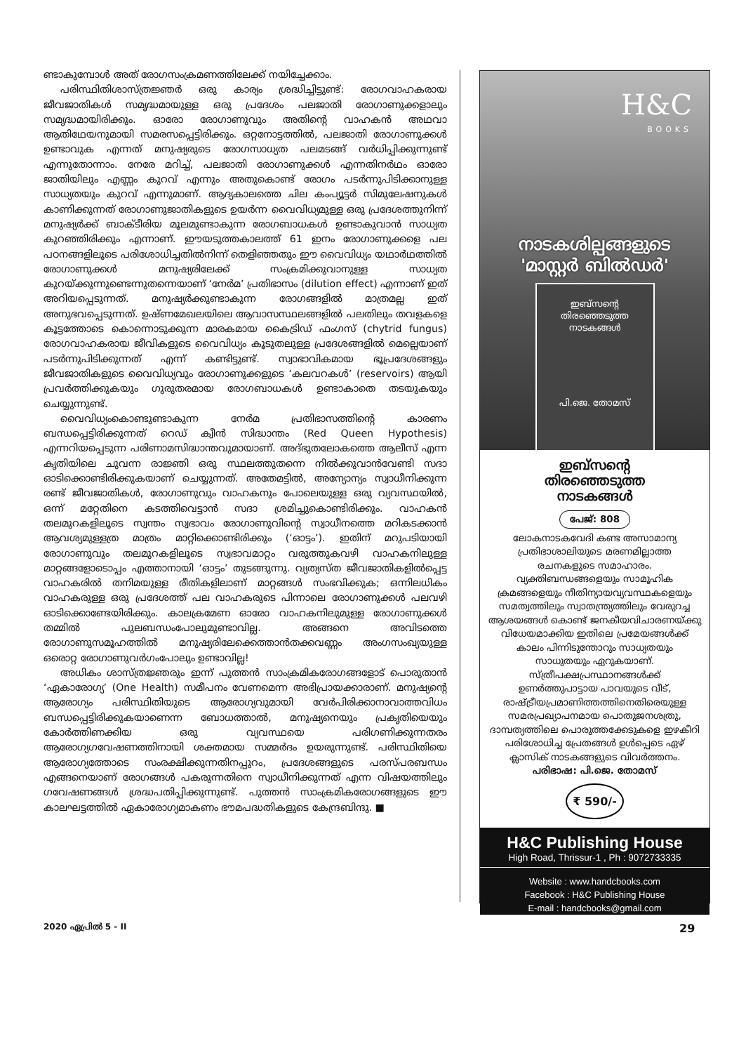ണ്ടാകുമ്പോൾ അത് രോഗസംക്രമണത്തിലേക്ക് നയിച്ചേക്കാം.
പരിസ്ഥിതിശാസ്ത്രജ്ഞർ ഒരു കാര്യം ശ്രദ്ധിച്ചിട്ടുണ്ട്: രോഗവാഹകരായ ജീവജാതികൾ സമൃദ്ധമായുള്ള ഒരു പ്രദേശം പലജാതി രോഗാണുക്കളാലും സമൃദ്ധമായിരിക്കും. ഓരോ രോഗാണുവും അതിന്റെ വാഹകൻ അഥവാ ആതിഥേയനുമായി സമരസപ്പെട്ടിരിക്കും. ഒറ്റനോട്ടത്തിൽ, പലജാതി രോഗാണുക്കൾ ഉണ്ടാവുക എന്നത് മനുഷ്യരുടെ രോഗസാധ്യത പലമടങ്ങ് വർധിപ്പിക്കുന്നുണ്ട് എന്നുതോന്നാം. നേരേ മറിച്ച്, പലജാതി രോഗാണുക്കൾ എന്നതിനർഥം ഓരോ ജാതിയിലും എണ്ണം കുറവ് എന്നും അതുകൊണ്ട് രോഗം പടർന്നുപിടിക്കാനുള്ള സാധ്യതയും കുറവ് എന്നുമാണ്. ആദ്യകാലത്തെ ചില കംപ്യൂട്ടർ സിമുലേഷനുകൾ കാണിക്കുന്നത് രോഗാണുജാതികളുടെ ഉയർന്ന വൈവിധ്യമുള്ള ഒരു പ്രദേശത്തുനിന്ന് മനുഷ്യർക്ക് ബാക്ടീരിയ മൂലമുണ്ടാകുന്ന രോഗബാധകൾ ഉണ്ടാകുവാൻ സാധ്യത കുറഞ്ഞിരിക്കും എന്നാണ്. ഈയടുത്തകാലത്ത് 61 ഇനം രോഗാണുക്കളെ പല പഠനങ്ങളിലൂടെ പരിശോധിച്ചതിൽനിന്ന് തെളിഞ്ഞതും ഈ വൈവിധ്യം യഥാർഥത്തിൽ രോഗാണുക്കൾ മനുഷ്യരിലേക്ക് സംക്രമിക്കുവാനുള്ള സാധ്യത കുറയ്ക്കുന്നുണ്ടെന്നുതന്നെയാണ് ‘നേർമ’ പ്രതിഭാസം (dilution effect) എന്നാണ് ഇത് അറിയപ്പെടുന്നത്. മനുഷ്യർക്കുണ്ടാകുന്ന രോഗങ്ങളിൽ മാത്രമല്ല ഇത് അനുഭവപ്പെടുന്നത്. ഉഷ്ണമേഖലയിലെ ആവാസസ്ഥലങ്ങളിൽ പലതിലും തവളകളെ കൂട്ടത്തോടെ കൊന്നൊടുക്കുന്ന മാരകമായ കൈട്രിഡ് ഫംഗസ് (chytrid fungus) രോഗവാഹകരായ ജീവികളുടെ വൈവിധ്യം കൂടുതലുള്ള പ്രദേശങ്ങളിൽ മെല്ലെയാണ് പടർന്നുപിടിക്കുന്നത് എന്ന് കണ്ടിട്ടുണ്ട്. സ്വാഭാവികമായ ഭൂപ്രദേശങ്ങളും ജീവജാതികളുടെ വൈവിധ്യവും രോഗാണുക്കളുടെ ‘കലവറകൾ’ (reservoirs) ആയി പ്രവർത്തിക്കുകയും ഗുരുതരമായ രോഗബാധകൾ ഉണ്ടാകാതെ തടയുകയും ചെയ്യുന്നുണ്ട്.
വൈവിധ്യംകൊണ്ടുണ്ടാകുന്ന നേർമ പ്രതിഭാസത്തിന്റെ കാരണം ബന്ധപ്പെട്ടിരിക്കുന്നത് റെഡ് ക്വീൻ സിദ്ധാന്തം (Red Queen Hypothesis) എന്നറിയപ്പെടുന്ന പരിണാമസിദ്ധാന്തവുമായാണ്. അദ്ഭുതലോകത്തെ ആലീസ് എന്ന കൃതിയിലെ ചുവന്ന രാജ്ഞി ഒരു സ്ഥലത്തുതന്നെ നിൽക്കുവാൻവേണ്ടി സദാ ഓടിക്കൊണ്ടിരിക്കുകയാണ് ചെയ്യുന്നത്. അതേമട്ടിൽ, അന്യോന്യം സ്വാധീനിക്കുന്ന രണ്ട് ജീവജാതികൾ, രോഗാണുവും വാഹകനും പോലെയുള്ള ഒരു വ്യവസ്ഥയിൽ, ഒന്ന് മറ്റേതിനെ കടത്തിവെട്ടാൻ സദാ ശ്രമിച്ചുകൊണ്ടിരിക്കും. വാഹകൻ തലമുറകളിലൂടെ സ്വന്തം സ്വഭാവം രോഗാണുവിന്റെ സ്വാധീനത്തെ മറികടക്കാൻ ആവശ്യമുള്ളത്ര മാത്രം മാറ്റിക്കൊണ്ടിരിക്കും (‘ഓട്ടം’). ഇതിന് മറുപടിയായി രോഗാണുവും തലമുറകളിലൂടെ സ്വഭാവമാറ്റം വരുത്തുകവഴി വാഹകനിലുള്ള മാറ്റങ്ങളോടൊപ്പം എത്താനായി ‘ഓട്ടം’ തുടങ്ങുന്നു. വ്യത്യസ്ത ജീവജാതികളിൽപ്പെട്ട വാഹകരിൽ തനിമയുള്ള രീതികളിലാണ് മാറ്റങ്ങൾ സംഭവിക്കുക; ഒന്നിലധികം വാഹകരുള്ള ഒരു പ്രദേശത്ത് പല വാഹകരുടെ പിന്നാലെ രോഗാണുക്കൾ പലവഴി ഓടിക്കൊണ്ടേയിരിക്കും. കാലക്രമേണ ഓരോ വാഹകനിലുമുള്ള രോഗാണുക്കൾ തമ്മിൽ പുലബന്ധംപോലുമുണ്ടാവില്ല. അങ്ങനെ അവിടത്തെ രോഗാണുസമൂഹത്തിൽ മനുഷ്യരിലേക്കെത്താൻതക്കവണ്ണം അംഗസംഖ്യയുള്ള ഒരൊറ്റ രോഗാണുവർഗംപോലും ഉണ്ടാവില്ല!
അധികം ശാസ്ത്രജ്ഞരും ഇന്ന് പുത്തൻ സാംക്രമികരോഗങ്ങളോട് പൊരുതാൻ ‘ഏകാരോഗ്യ’ (One Health) സമീപനം വേണമെന്ന അഭിപ്രായക്കാരാണ്. മനുഷ്യന്റെ ആരോഗ്യം പരിസ്ഥിതിയുടെ ആരോഗ്യവുമായി വേർപിരിക്കാനാവാത്തവിധം ബന്ധപ്പെട്ടിരിക്കുകയാണെന്ന ബോധത്താൽ, മനുഷ്യനെയും പ്രകൃതിയെയും കോർത്തിണക്കിയ ഒരു വ്യവസ്ഥയെ പരിഗണിക്കുന്നതരം ആരോഗ്യഗവേഷണത്തിനായി ശക്തമായ സമ്മർദം ഉയരുന്നുണ്ട്. പരിസ്ഥിതിയെ ആരോഗ്യത്തോടെ സംരക്ഷിക്കുന്നതിനപ്പുറം, പ്രദേശങ്ങളുടെ പരസ്പരബന്ധം എങ്ങനെയാണ് രോഗങ്ങൾ പകരുന്നതിനെ സ്വാധീനിക്കുന്നത് എന്ന വിഷയത്തിലും ഗവേഷണങ്ങൾ ശ്രദ്ധപതിപ്പിക്കുന്നുണ്ട്. പുത്തൻ സാംക്രമികരോഗങ്ങളുടെ ഈ കാലഘട്ടത്തിൽ ഏകാരോഗ്യമാകണം ഭൗമപദ്ധതികളുടെ കേന്ദ്രബിന്ദു. ■
H&C
BOOKS
നാടകശില്പങ്ങളുടെ
'മാസ്റ്റർ ബിൽഡർ'
ഇബ്സന്റെ
തിരഞ്ഞെടുത്ത
നാടകങ്ങൾ
പി.ജെ. തോമസ്
ഇബ്സന്റെ
തിരഞ്ഞെടുത്ത
നാടകങ്ങൾ
പേജ്: 808
ലോകനാടകവേദി കണ്ട അസാമാന്യ പ്രതിഭാശാലിയുടെ മരണമില്ലാത്ത രചനകളുടെ സമാഹാരം. വ്യക്തിബന്ധങ്ങളെയും സാമൂഹിക ക്രമങ്ങളെയും നീതിന്യായവ്യവസ്ഥകളെയും സമത്വത്തിലും സ്വാതന്ത്ര്യത്തിലും വേരുറച്ച ആശയങ്ങൾ കൊണ്ട് ജനകീയവിചാരണയ്ക്കു വിധേയമാക്കിയ ഇതിലെ പ്രമേയങ്ങൾക്ക് കാലം പിന്നിടുന്തോറും സാധ്യതയും സാധുതയും ഏറുകയാണ്. സ്ത്രീപക്ഷപ്രസ്ഥാനങ്ങൾക്ക് ഉണർത്തുപാട്ടായ പാവയുടെ വീട്, രാഷ്ട്രീയപ്രമാണിത്തത്തിനെതിരെയുള്ള സമരപ്രഖ്യാപനമായ പൊതുജനശത്രു, ദാമ്പത്യത്തിലെ പൊരുത്തക്കേടുകളെ ഇഴകീറി പരിശോധിച്ച പ്രേതങ്ങൾ ഉൾപ്പെടെ ഏഴ് ക്ലാസിക് നാടകങ്ങളുടെ വിവർത്തനം.
പരിഭാഷ: പി.ജെ. തോമസ്
₹ 590/-
H&C Publishing House
High Road, Thrissur-1 , Ph : 9072733335
Website : www.handcbooks.com
Facebook : H&C Publishing House
E-mail : handcbooks@gmail.com
2020 ഏപ്രിൽ 5 - II 29